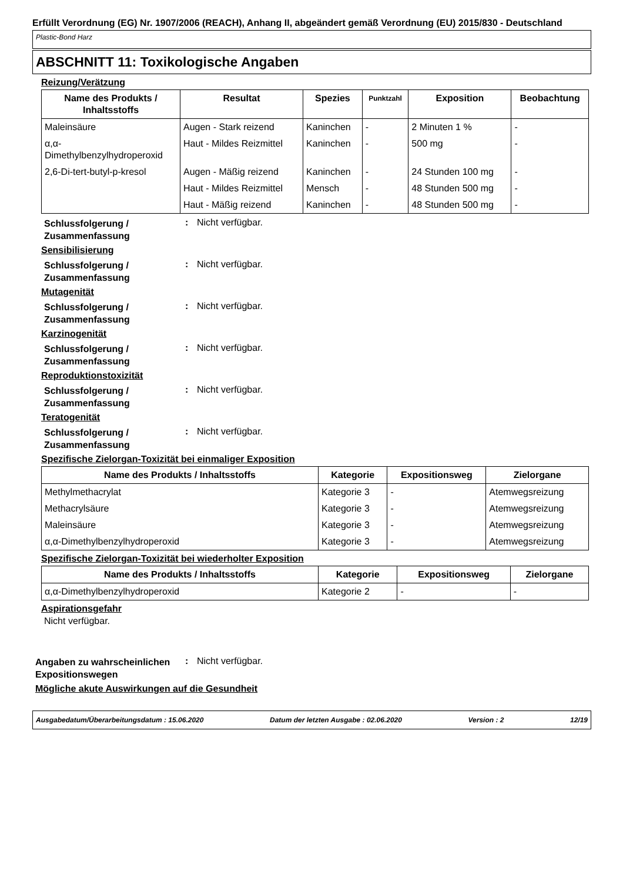Erfüllt Verordnung (EG) Nr. 1907/2006 (REACH), Anhang II, abgeändert gemäß Verordnung (EU) 2015/830 - Deutschland
Plastic-Bond Harz
ABSCHNITT 11: Toxikologische Angaben
Reizung/Verätzung
| Name des Produkts / Inhaltsstoffs | Resultat | Spezies | Punktzahl | Exposition | Beobachtung |
| --- | --- | --- | --- | --- | --- |
| Maleinsäure | Augen - Stark reizend | Kaninchen | - | 2 Minuten 1 % | - |
| α,α-Dimethylbenzylhydroperoxid | Haut - Mildes Reizmittel | Kaninchen | - | 500 mg | - |
| 2,6-Di-tert-butyl-p-kresol | Augen - Mäßig reizend | Kaninchen | - | 24 Stunden 100 mg | - |
| | Haut - Mildes Reizmittel | Mensch | - | 48 Stunden 500 mg | - |
| | Haut - Mäßig reizend | Kaninchen | - | 48 Stunden 500 mg | - |
Schlussfolgerung / Zusammenfassung
: Nicht verfügbar.
Sensibilisierung
Schlussfolgerung / Zusammenfassung
: Nicht verfügbar.
Mutagenität
Schlussfolgerung / Zusammenfassung
: Nicht verfügbar.
Karzinogenität
Schlussfolgerung / Zusammenfassung
: Nicht verfügbar.
Reproduktionstoxizität
Schlussfolgerung / Zusammenfassung
: Nicht verfügbar.
Teratogenität
Schlussfolgerung / Zusammenfassung
: Nicht verfügbar.
Spezifische Zielorgan-Toxizität bei einmaliger Exposition
| Name des Produkts / Inhaltsstoffs | Kategorie | Expositionsweg | Zielorgane |
| --- | --- | --- | --- |
| Methylmethacrylat | Kategorie 3 | - | Atemwegsreizung |
| Methacrylsäure | Kategorie 3 | - | Atemwegsreizung |
| Maleinsäure | Kategorie 3 | - | Atemwegsreizung |
| α,α-Dimethylbenzylhydroperoxid | Kategorie 3 | - | Atemwegsreizung |
Spezifische Zielorgan-Toxizität bei wiederholter Exposition
| Name des Produkts / Inhaltsstoffs | Kategorie | Expositionsweg | Zielorgane |
| --- | --- | --- | --- |
| α,α-Dimethylbenzylhydroperoxid | Kategorie 2 | - | - |
Aspirationsgefahr
Nicht verfügbar.
Angaben zu wahrscheinlichen Expositionswegen
: Nicht verfügbar.
Mögliche akute Auswirkungen auf die Gesundheit
Ausgabedatum/Überarbeitungsdatum : 15.06.2020 Datum der letzten Ausgabe : 02.06.2020 Version : 2 12/19